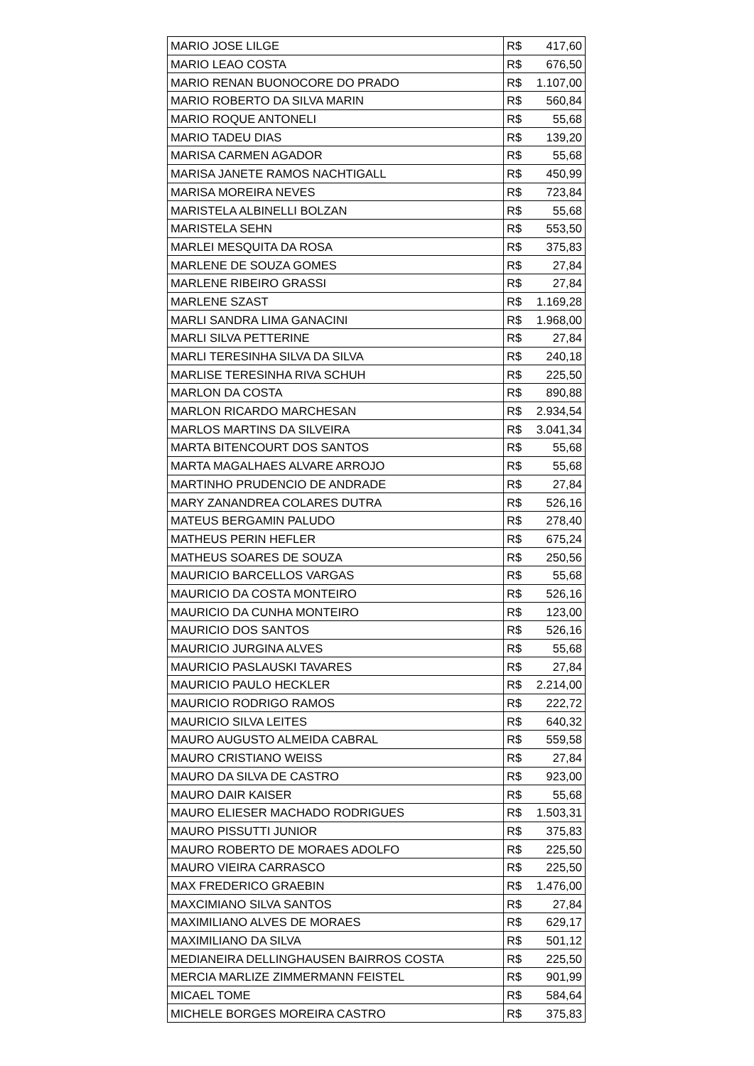| MARIO JOSE LILGE | R$ 417,60 |
| MARIO LEAO COSTA | R$ 676,50 |
| MARIO RENAN BUONOCORE DO PRADO | R$ 1.107,00 |
| MARIO ROBERTO DA SILVA MARIN | R$ 560,84 |
| MARIO ROQUE ANTONELI | R$ 55,68 |
| MARIO TADEU DIAS | R$ 139,20 |
| MARISA CARMEN AGADOR | R$ 55,68 |
| MARISA JANETE RAMOS NACHTIGALL | R$ 450,99 |
| MARISA MOREIRA NEVES | R$ 723,84 |
| MARISTELA ALBINELLI BOLZAN | R$ 55,68 |
| MARISTELA SEHN | R$ 553,50 |
| MARLEI MESQUITA DA ROSA | R$ 375,83 |
| MARLENE DE SOUZA GOMES | R$ 27,84 |
| MARLENE RIBEIRO GRASSI | R$ 27,84 |
| MARLENE SZAST | R$ 1.169,28 |
| MARLI SANDRA LIMA GANACINI | R$ 1.968,00 |
| MARLI SILVA PETTERINE | R$ 27,84 |
| MARLI TERESINHA SILVA DA SILVA | R$ 240,18 |
| MARLISE TERESINHA RIVA SCHUH | R$ 225,50 |
| MARLON DA COSTA | R$ 890,88 |
| MARLON RICARDO MARCHESAN | R$ 2.934,54 |
| MARLOS MARTINS DA SILVEIRA | R$ 3.041,34 |
| MARTA BITENCOURT DOS SANTOS | R$ 55,68 |
| MARTA MAGALHAES ALVARE ARROJO | R$ 55,68 |
| MARTINHO PRUDENCIO DE ANDRADE | R$ 27,84 |
| MARY ZANANDREA COLARES DUTRA | R$ 526,16 |
| MATEUS BERGAMIN PALUDO | R$ 278,40 |
| MATHEUS PERIN HEFLER | R$ 675,24 |
| MATHEUS SOARES DE SOUZA | R$ 250,56 |
| MAURICIO BARCELLOS VARGAS | R$ 55,68 |
| MAURICIO DA COSTA MONTEIRO | R$ 526,16 |
| MAURICIO DA CUNHA MONTEIRO | R$ 123,00 |
| MAURICIO DOS SANTOS | R$ 526,16 |
| MAURICIO JURGINA ALVES | R$ 55,68 |
| MAURICIO PASLAUSKI TAVARES | R$ 27,84 |
| MAURICIO PAULO HECKLER | R$ 2.214,00 |
| MAURICIO RODRIGO RAMOS | R$ 222,72 |
| MAURICIO SILVA LEITES | R$ 640,32 |
| MAURO AUGUSTO ALMEIDA CABRAL | R$ 559,58 |
| MAURO CRISTIANO WEISS | R$ 27,84 |
| MAURO DA SILVA DE CASTRO | R$ 923,00 |
| MAURO DAIR KAISER | R$ 55,68 |
| MAURO ELIESER MACHADO RODRIGUES | R$ 1.503,31 |
| MAURO PISSUTTI JUNIOR | R$ 375,83 |
| MAURO ROBERTO DE MORAES ADOLFO | R$ 225,50 |
| MAURO VIEIRA CARRASCO | R$ 225,50 |
| MAX FREDERICO GRAEBIN | R$ 1.476,00 |
| MAXCIMIANO SILVA SANTOS | R$ 27,84 |
| MAXIMILIANO ALVES DE MORAES | R$ 629,17 |
| MAXIMILIANO DA SILVA | R$ 501,12 |
| MEDIANEIRA DELLINGHAUSEN BAIRROS COSTA | R$ 225,50 |
| MERCIA MARLIZE ZIMMERMANN FEISTEL | R$ 901,99 |
| MICAEL TOME | R$ 584,64 |
| MICHELE BORGES MOREIRA CASTRO | R$ 375,83 |